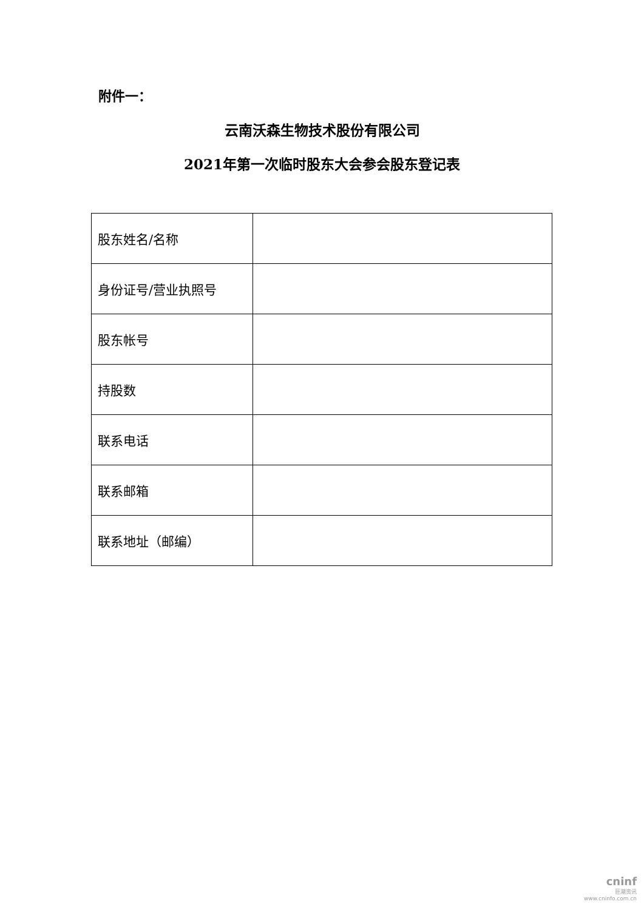附件一：
云南沃森生物技术股份有限公司
2021年第一次临时股东大会参会股东登记表
| 股东姓名/名称 | |
| 身份证号/营业执照号 | |
| 股东帐号 | |
| 持股数 | |
| 联系电话 | |
| 联系邮箱 | |
| 联系地址（邮编） | |
cninf
巨潮资讯
www.cninfo.com.cn